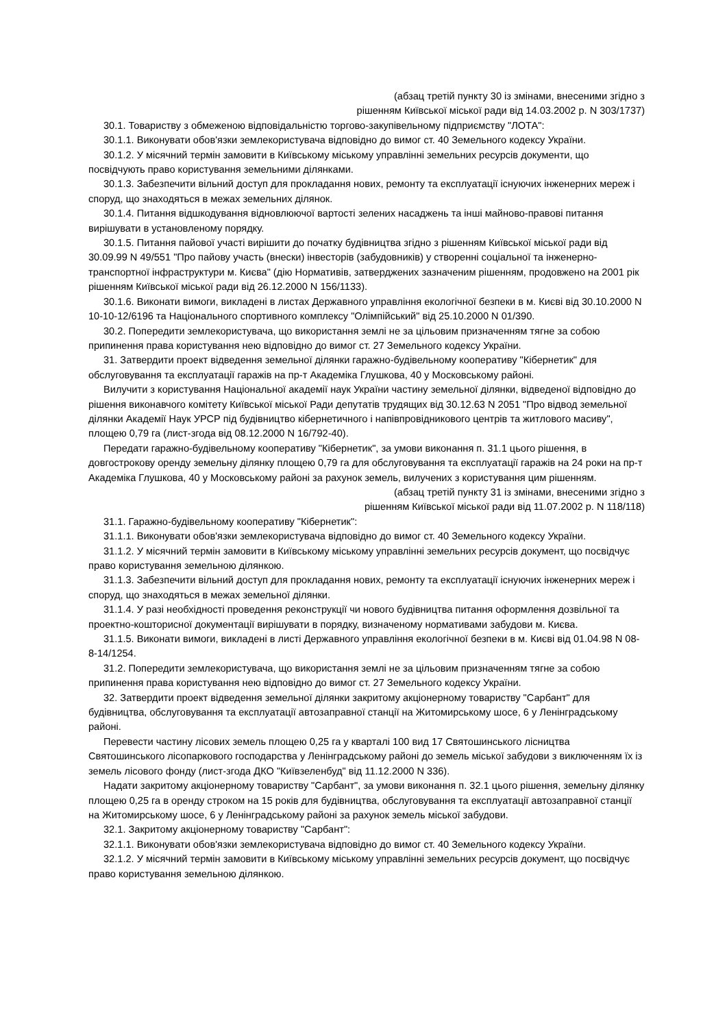(абзац третій пункту 30 із змінами, внесеними згідно з
рішенням Київської міської ради від 14.03.2002 р. N 303/1737)
30.1. Товариству з обмеженою відповідальністю торгово-закупівельному підприємству "ЛОТА":
30.1.1. Виконувати обов'язки землекористувача відповідно до вимог ст. 40 Земельного кодексу України.
30.1.2. У місячний термін замовити в Київському міському управлінні земельних ресурсів документи, що посвідчують право користування земельними ділянками.
30.1.3. Забезпечити вільний доступ для прокладання нових, ремонту та експлуатації існуючих інженерних мереж і споруд, що знаходяться в межах земельних ділянок.
30.1.4. Питання відшкодування відновлюючої вартості зелених насаджень та інші майново-правові питання вирішувати в установленому порядку.
30.1.5. Питання пайової участі вирішити до початку будівництва згідно з рішенням Київської міської ради від 30.09.99 N 49/551 "Про пайову участь (внески) інвесторів (забудовників) у створенні соціальної та інженерно-транспортної інфраструктури м. Києва" (дію Нормативів, затверджених зазначеним рішенням, продовжено на 2001 рік рішенням Київської міської ради від 26.12.2000 N 156/1133).
30.1.6. Виконати вимоги, викладені в листах Державного управління екологічної безпеки в м. Києві від 30.10.2000 N 10-10-12/6196 та Національного спортивного комплексу "Олімпійський" від 25.10.2000 N 01/390.
30.2. Попередити землекористувача, що використання землі не за цільовим призначенням тягне за собою припинення права користування нею відповідно до вимог ст. 27 Земельного кодексу України.
31. Затвердити проект відведення земельної ділянки гаражно-будівельному кооперативу "Кібернетик" для обслуговування та експлуатації гаражів на пр-т Академіка Глушкова, 40 у Московському районі.
Вилучити з користування Національної академії наук України частину земельної ділянки, відведеної відповідно до рішення виконавчого комітету Київської міської Ради депутатів трудящих від 30.12.63 N 2051 "Про відвод земельної ділянки Академії Наук УРСР під будівництво кібернетичного і напівпровідникового центрів та житлового масиву", площею 0,79 га (лист-згода від 08.12.2000 N 16/792-40).
Передати гаражно-будівельному кооперативу "Кібернетик", за умови виконання п. 31.1 цього рішення, в довгострокову оренду земельну ділянку площею 0,79 га для обслуговування та експлуатації гаражів на 24 роки на пр-т Академіка Глушкова, 40 у Московському районі за рахунок земель, вилучених з користування цим рішенням.
(абзац третій пункту 31 із змінами, внесеними згідно з
рішенням Київської міської ради від 11.07.2002 р. N 118/118)
31.1. Гаражно-будівельному кооперативу "Кібернетик":
31.1.1. Виконувати обов'язки землекористувача відповідно до вимог ст. 40 Земельного кодексу України.
31.1.2. У місячний термін замовити в Київському міському управлінні земельних ресурсів документ, що посвідчує право користування земельною ділянкою.
31.1.3. Забезпечити вільний доступ для прокладання нових, ремонту та експлуатації існуючих інженерних мереж і споруд, що знаходяться в межах земельної ділянки.
31.1.4. У разі необхідності проведення реконструкції чи нового будівництва питання оформлення дозвільної та проектно-кошторисної документації вирішувати в порядку, визначеному нормативами забудови м. Києва.
31.1.5. Виконати вимоги, викладені в листі Державного управління екологічної безпеки в м. Києві від 01.04.98 N 08-8-14/1254.
31.2. Попередити землекористувача, що використання землі не за цільовим призначенням тягне за собою припинення права користування нею відповідно до вимог ст. 27 Земельного кодексу України.
32. Затвердити проект відведення земельної ділянки закритому акціонерному товариству "Сарбант" для будівництва, обслуговування та експлуатації автозаправної станції на Житомирському шосе, 6 у Ленінградському районі.
Перевести частину лісових земель площею 0,25 га у кварталі 100 вид 17 Святошинського лісництва Святошинського лісопаркового господарства у Ленінградському районі до земель міської забудови з виключенням їх із земель лісового фонду (лист-згода ДКО "Київзеленбуд" від 11.12.2000 N 336).
Надати закритому акціонерному товариству "Сарбант", за умови виконання п. 32.1 цього рішення, земельну ділянку площею 0,25 га в оренду строком на 15 років для будівництва, обслуговування та експлуатації автозаправної станції на Житомирському шосе, 6 у Ленінградському районі за рахунок земель міської забудови.
32.1. Закритому акціонерному товариству "Сарбант":
32.1.1. Виконувати обов'язки землекористувача відповідно до вимог ст. 40 Земельного кодексу України.
32.1.2. У місячний термін замовити в Київському міському управлінні земельних ресурсів документ, що посвідчує право користування земельною ділянкою.